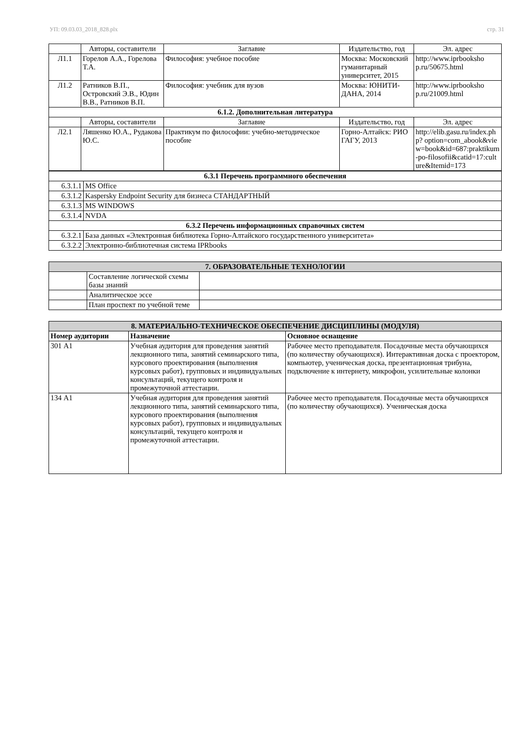УП: 09.03.03_2018_828.plx стр. 31
| | Авторы, составители | Заглавие | Издательство, год | Эл. адрес |
| --- | --- | --- | --- | --- |
| Л1.1 | Горелов А.А., Горелова Т.А. | Философия: учебное пособие | Москва: Московский гуманитарный университет, 2015 | http://www.iprbooksho p.ru/50675.html |
| Л1.2 | Ратников В.П., Островский Э.В., Юдин В.В., Ратников В.П. | Философия: учебник для вузов | Москва: ЮНИТИ-ДАНА, 2014 | http://www.iprbooksho p.ru/21009.html |
| 6.1.2. Дополнительная литература | | | | |
| | Авторы, составители | Заглавие | Издательство, год | Эл. адрес |
| Л2.1 | Ляшенко Ю.А., Рудакова Ю.С. | Практикум по философии: учебно-методическое пособие | Горно-Алтайск: РИО ГАГУ, 2013 | http://elib.gasu.ru/index.php? option=com_abook&view=book&id=687:praktikum-po-filosofii&catid=17:culture&Itemid=173 |
| 6.3.1 Перечень программного обеспечения | |
| 6.3.1.1 | MS Office |
| 6.3.1.2 | Kaspersky Endpoint Security для бизнеса СТАНДАРТНЫЙ |
| 6.3.1.3 | MS WINDOWS |
| 6.3.1.4 | NVDA |
| 6.3.2 Перечень информационных справочных систем | |
| 6.3.2.1 | База данных «Электронная библиотека Горно-Алтайского государственного университета» |
| 6.3.2.2 | Электронно-библиотечная система IPRbooks |
| 7. ОБРАЗОВАТЕЛЬНЫЕ ТЕХНОЛОГИИ | | |
| | Составление логической схемы базы знаний | |
| | Аналитическое эссе | |
| | План проспект по учебной теме | |
| 8. МАТЕРИАЛЬНО-ТЕХНИЧЕСКОЕ ОБЕСПЕЧЕНИЕ ДИСЦИПЛИНЫ (МОДУЛЯ) | | |
| Номер аудитории | Назначение | Основное оснащение |
| 301 А1 | Учебная аудитория для проведения занятий лекционного типа, занятий семинарского типа, курсового проектирования (выполнения курсовых работ), групповых и индивидуальных консультаций, текущего контроля и промежуточной аттестации. | Рабочее место преподавателя. Посадочные места обучающихся (по количеству обучающихся). Интерактивная доска с проектором, компьютер, ученическая доска, презентационная трибуна, подключение к интернету, микрофон, усилительные колонки |
| 134 А1 | Учебная аудитория для проведения занятий лекционного типа, занятий семинарского типа, курсового проектирования (выполнения курсовых работ), групповых и индивидуальных консультаций, текущего контроля и промежуточной аттестации. | Рабочее место преподавателя. Посадочные места обучающихся (по количеству обучающихся). Ученическая доска |